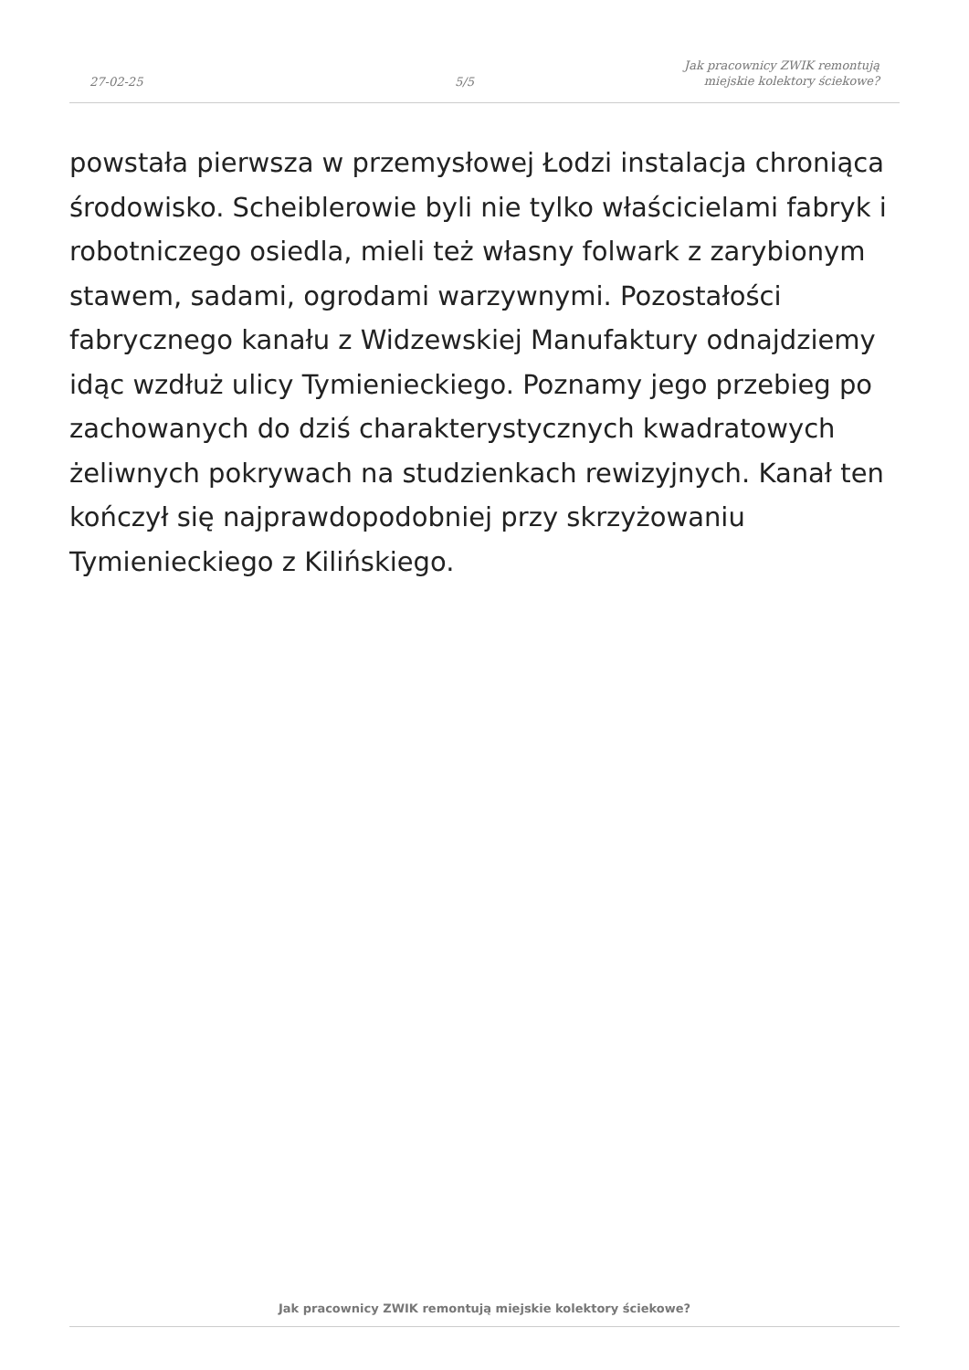27-02-25
5/5
Jak pracownicy ZWIK remontują
miejskie kolektory ściekowe?
powstała pierwsza w przemysłowej Łodzi instalacja chroniąca środowisko. Scheiblerowie byli nie tylko właścicielami fabryk i robotniczego osiedla, mieli też własny folwark z zarybionym stawem, sadami, ogrodami warzywnymi. Pozostałości fabrycznego kanału z Widzewskiej Manufaktury odnajdziemy idąc wzdłuż ulicy Tymienieckiego. Poznamy jego przebieg po zachowanych do dziś charakterystycznych kwadratowych żeliwnych pokrywach na studzienkach rewizyjnych. Kanał ten kończył się najprawdopodobniej przy skrzyżowaniu Tymienieckiego z Kilińskiego.
Jak pracownicy ZWIK remontują miejskie kolektory ściekowe?